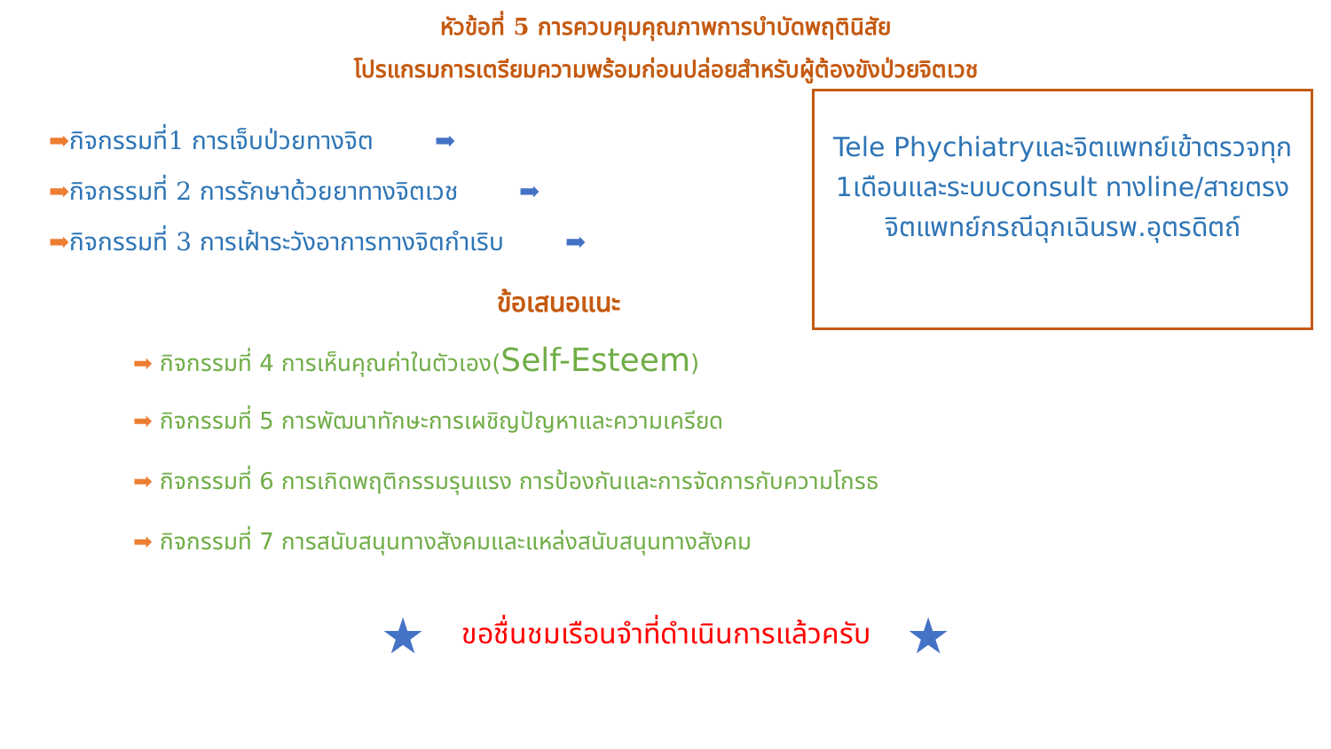หัวข้อที่ 5 การควบคุมคุณภาพการบำบัดพฤตินิสัย
โปรแกรมการเตรียมความพร้อมก่อนปล่อยสำหรับผู้ต้องขังป่วยจิตเวช
➡กิจกรรมที่1 การเจ็บป่วยทางจิต ➡
➡กิจกรรมที่ 2 การรักษาด้วยยาทางจิตเวช ➡
➡กิจกรรมที่ 3 การเฝ้าระวังอาการทางจิตกำเริบ ➡
ข้อเสนอแนะ
Tele Phychiatryและจิตแพทย์เข้าตรวจทุก 1เดือนและระบบconsult ทางline/สายตรงจิตแพทย์กรณีฉุกเฉินรพ.อุตรดิตถ์
➡ กิจกรรมที่ 4 การเห็นคุณค่าในตัวเอง(Self-Esteem)
➡ กิจกรรมที่ 5 การพัฒนาทักษะการเผชิญปัญหาและความเครียด
➡ กิจกรรมที่ 6 การเกิดพฤติกรรมรุนแรง การป้องกันและการจัดการกับความโกรธ
➡ กิจกรรมที่ 7 การสนับสนุนทางสังคมและแหล่งสนับสนุนทางสังคม
★ ขอชื่นชมเรือนจำที่ดำเนินการแล้วครับ ★